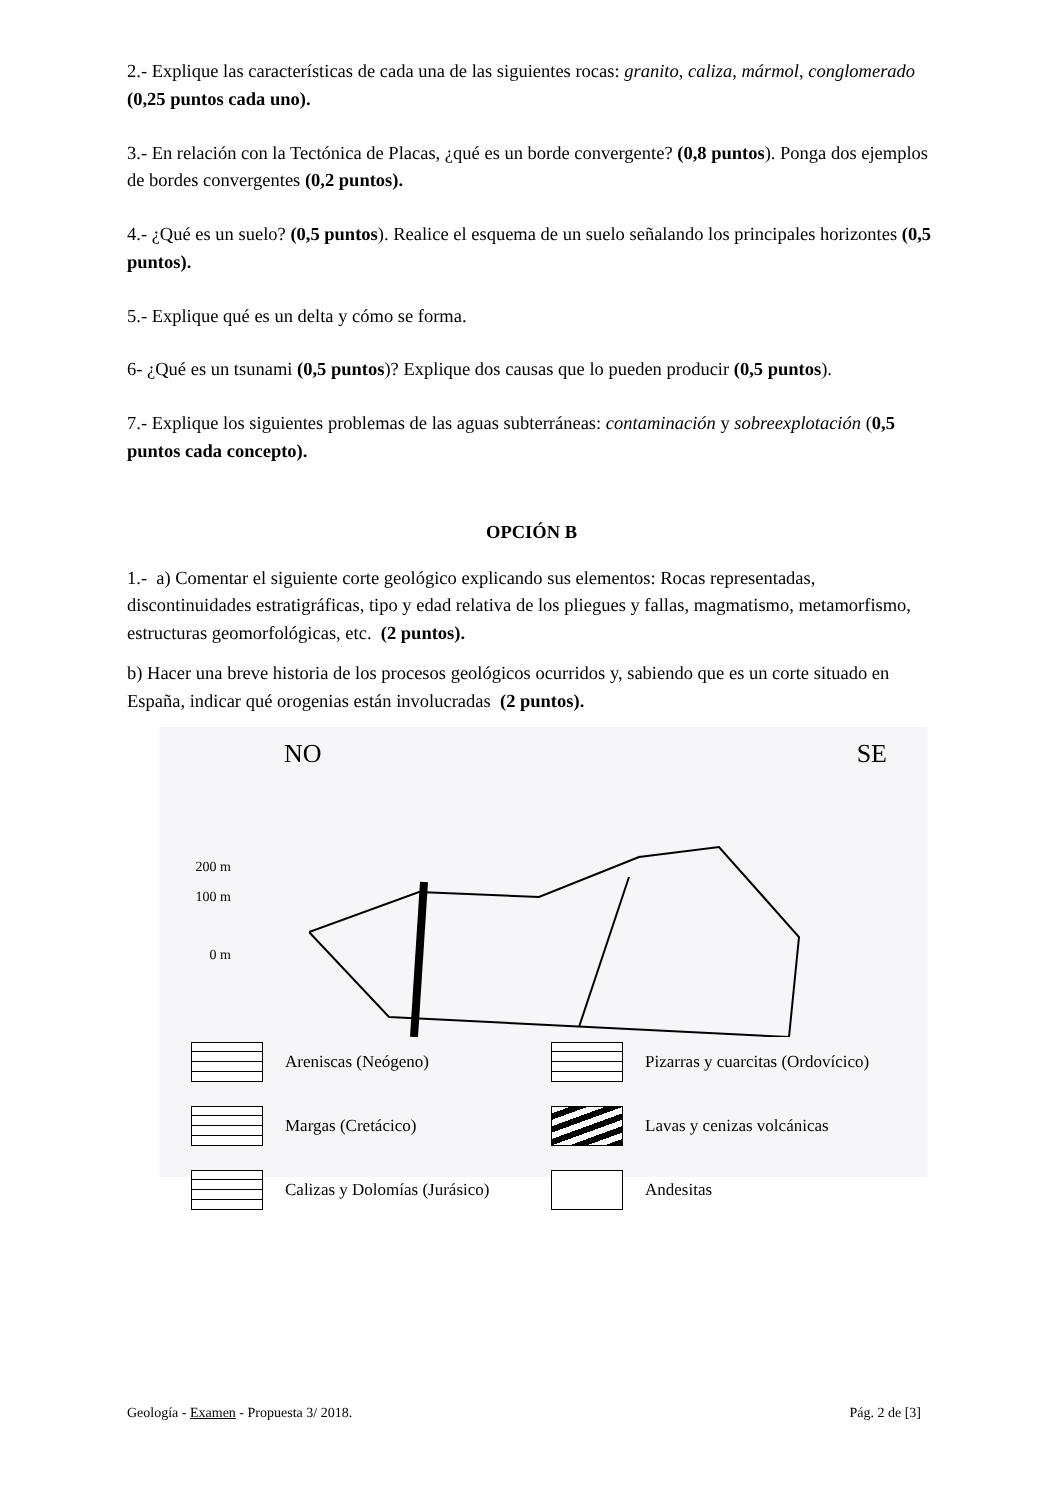2.- Explique las características de cada una de las siguientes rocas: granito, caliza, mármol, conglomerado (0,25 puntos cada uno).
3.- En relación con la Tectónica de Placas, ¿qué es un borde convergente? (0,8 puntos). Ponga dos ejemplos de bordes convergentes (0,2 puntos).
4.- ¿Qué es un suelo? (0,5 puntos). Realice el esquema de un suelo señalando los principales horizontes (0,5 puntos).
5.- Explique qué es un delta y cómo se forma.
6- ¿Qué es un tsunami (0,5 puntos)? Explique dos causas que lo pueden producir (0,5 puntos).
7.- Explique los siguientes problemas de las aguas subterráneas: contaminación y sobreexplotación (0,5 puntos cada concepto).
OPCIÓN B
1.- a) Comentar el siguiente corte geológico explicando sus elementos: Rocas representadas, discontinuidades estratigráficas, tipo y edad relativa de los pliegues y fallas, magmatismo, metamorfismo, estructuras geomorfológicas, etc. (2 puntos).
b) Hacer una breve historia de los procesos geológicos ocurridos y, sabiendo que es un corte situado en España, indicar qué orogenias están involucradas (2 puntos).
NO SE
200 m
100 m
0 m
Areniscas (Neógeno)
Pizarras y cuarcitas (Ordovícico)
Margas (Cretácico)
Lavas y cenizas volcánicas
Calizas y Dolomías (Jurásico)
Andesitas
Geología - Examen - Propuesta 3/ 2018. Pág. 2 de [3]